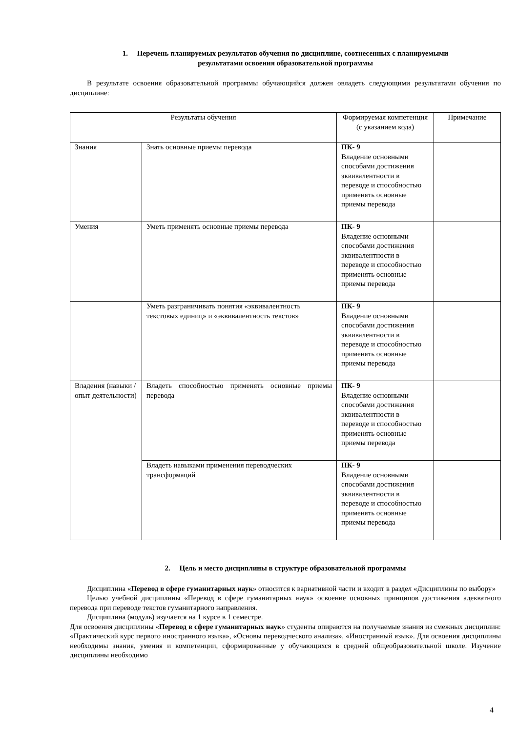1. Перечень планируемых результатов обучения по дисциплине, соотнесенных с планируемыми
результатами освоения образовательной программы
В результате освоения образовательной программы обучающийся должен овладеть следующими результатами обучения по дисциплине:
| Результаты обучения | | Формируемая компетенция (с указанием кода) | Примечание |
| Знания | Знать основные приемы перевода | ПК- 9 Владение основными способами достижения эквивалентности в переводе и способностью применять основные приемы перевода | |
| Умения | Уметь применять основные приемы перевода | ПК- 9 Владение основными способами достижения эквивалентности в переводе и способностью применять основные приемы перевода | |
| | Уметь разграничивать понятия «эквивалентность текстовых единиц» и «эквивалентность текстов» | ПК- 9 Владение основными способами достижения эквивалентности в переводе и способностью применять основные приемы перевода | |
| Владения (навыки / опыт деятельности) | Владеть способностью применять основные приемы перевода | ПК- 9 Владение основными способами достижения эквивалентности в переводе и способностью применять основные приемы перевода | |
| | Владеть навыками применения переводческих трансформаций | ПК- 9 Владение основными способами достижения эквивалентности в переводе и способностью применять основные приемы перевода | |
2. Цель и место дисциплины в структуре образовательной программы
Дисциплина «Перевод в сфере гуманитарных наук» относится к вариативной части и входит в раздел «Дисциплины по выбору»
Целью учебной дисциплины «Перевод в сфере гуманитарных наук» освоение основных принципов достижения адекватного перевода при переводе текстов гуманитарного направления.
Дисциплина (модуль) изучается на 1 курсе в 1 семестре.
Для освоения дисциплины «Перевод в сфере гуманитарных наук» студенты опираются на получаемые знания из смежных дисциплин: «Практический курс первого иностранного языка», «Основы переводческого анализа», «Иностранный язык». Для освоения дисциплины необходимы знания, умения и компетенции, сформированные у обучающихся в средней общеобразовательной школе. Изучение дисциплины необходимо
4